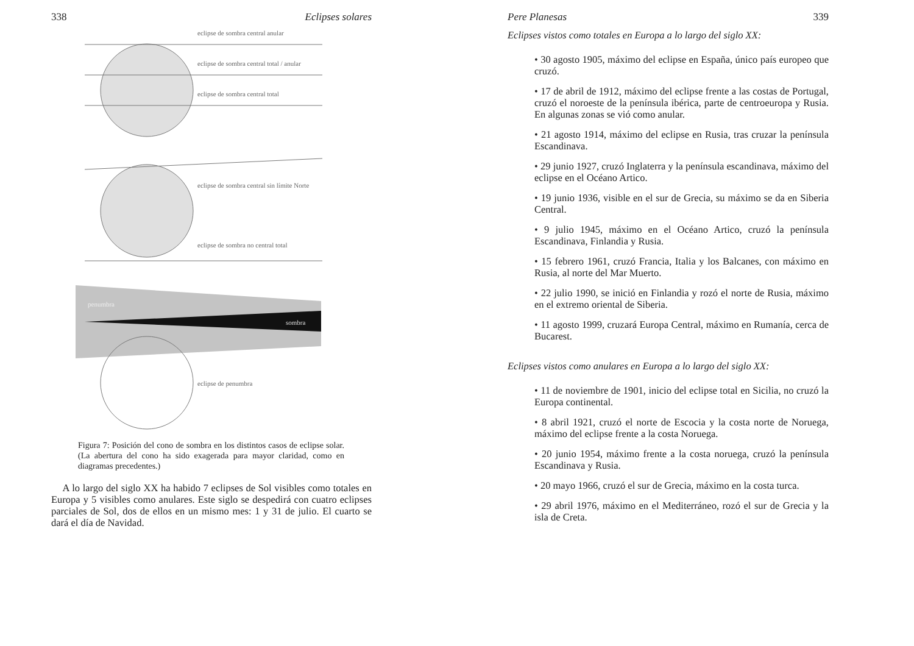338 Eclipses solares
eclipse de sombra central anular
eclipse de sombra central total / anular
eclipse de sombra central total
eclipse de sombra central sin límite Norte
eclipse de sombra no central total
penumbra
sombra
eclipse de penumbra
Figura 7: Posición del cono de sombra en los distintos casos de eclipse solar. (La abertura del cono ha sido exagerada para mayor claridad, como en diagramas precedentes.)
A lo largo del siglo XX ha habido 7 eclipses de Sol visibles como totales en Europa y 5 visibles como anulares. Este siglo se despedirá con cuatro eclipses parciales de Sol, dos de ellos en un mismo mes: 1 y 31 de julio. El cuarto se dará el día de Navidad.
Pere Planesas 339
Eclipses vistos como totales en Europa a lo largo del siglo XX:
• 30 agosto 1905, máximo del eclipse en España, único país europeo que cruzó.
• 17 de abril de 1912, máximo del eclipse frente a las costas de Portugal, cruzó el noroeste de la península ibérica, parte de centroeuropa y Rusia. En algunas zonas se vió como anular.
• 21 agosto 1914, máximo del eclipse en Rusia, tras cruzar la península Escandinava.
• 29 junio 1927, cruzó Inglaterra y la península escandinava, máximo del eclipse en el Océano Artico.
• 19 junio 1936, visible en el sur de Grecia, su máximo se da en Siberia Central.
• 9 julio 1945, máximo en el Océano Artico, cruzó la península Escandinava, Finlandia y Rusia.
• 15 febrero 1961, cruzó Francia, Italia y los Balcanes, con máximo en Rusia, al norte del Mar Muerto.
• 22 julio 1990, se inició en Finlandia y rozó el norte de Rusia, máximo en el extremo oriental de Siberia.
• 11 agosto 1999, cruzará Europa Central, máximo en Rumanía, cerca de Bucarest.
Eclipses vistos como anulares en Europa a lo largo del siglo XX:
• 11 de noviembre de 1901, inicio del eclipse total en Sicilia, no cruzó la Europa continental.
• 8 abril 1921, cruzó el norte de Escocia y la costa norte de Noruega, máximo del eclipse frente a la costa Noruega.
• 20 junio 1954, máximo frente a la costa noruega, cruzó la península Escandinava y Rusia.
• 20 mayo 1966, cruzó el sur de Grecia, máximo en la costa turca.
• 29 abril 1976, máximo en el Mediterráneo, rozó el sur de Grecia y la isla de Creta.